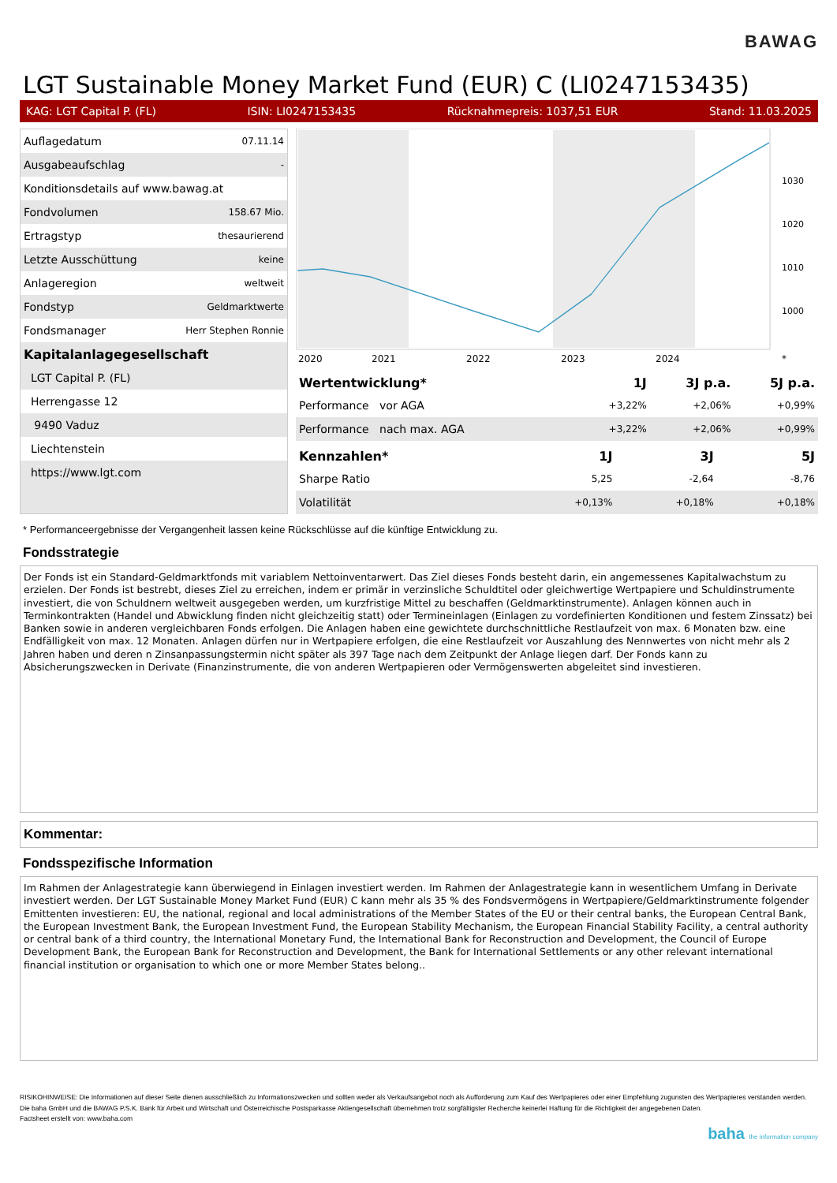BAWAG
LGT Sustainable Money Market Fund (EUR) C (LI0247153435)
KAG: LGT Capital P. (FL) ISIN: LI0247153435 Rücknahmepreis: 1037,51 EUR Stand: 11.03.2025
| Auflagedatum | 07.11.14 |
| Ausgabeaufschlag | - |
| Konditionsdetails auf www.bawag.at | |
| Fondvolumen | 158.67 Mio. |
| Ertragstyp | thesaurierend |
| Letzte Ausschüttung | keine |
| Anlageregion | weltweit |
| Fondstyp | Geldmarktwerte |
| Fondsmanager | Herr Stephen Ronnie |
| Kapitalanlagegesellschaft | |
| LGT Capital P. (FL) | |
| Herrengasse 12 | |
| 9490 Vaduz | |
| Liechtenstein | |
| https://www.lgt.com | |
1030
1020
1010
1000
2020
2021
2022
2023
2024
*
| Wertentwicklung* | 1J | 3J p.a. | 5J p.a. |
| --- | --- | --- | --- |
| Performance vor AGA | +3,22% | +2,06% | +0,99% |
| Performance nach max. AGA | +3,22% | +2,06% | +0,99% |
| Kennzahlen* | 1J | 3J | 5J |
| --- | --- | --- | --- |
| Sharpe Ratio | 5,25 | -2,64 | -8,76 |
| Volatilität | +0,13% | +0,18% | +0,18% |
* Performanceergebnisse der Vergangenheit lassen keine Rückschlüsse auf die künftige Entwicklung zu.
Fondsstrategie
Der Fonds ist ein Standard-Geldmarktfonds mit variablem Nettoinventarwert. Das Ziel dieses Fonds besteht darin, ein angemessenes Kapitalwachstum zu erzielen. Der Fonds ist bestrebt, dieses Ziel zu erreichen, indem er primär in verzinsliche Schuldtitel oder gleichwertige Wertpapiere und Schuldinstrumente investiert, die von Schuldnern weltweit ausgegeben werden, um kurzfristige Mittel zu beschaffen (Geldmarktinstrumente). Anlagen können auch in Terminkontrakten (Handel und Abwicklung finden nicht gleichzeitig statt) oder Termineinlagen (Einlagen zu vordefinierten Konditionen und festem Zinssatz) bei Banken sowie in anderen vergleichbaren Fonds erfolgen. Die Anlagen haben eine gewichtete durchschnittliche Restlaufzeit von max. 6 Monaten bzw. eine Endfälligkeit von max. 12 Monaten. Anlagen dürfen nur in Wertpapiere erfolgen, die eine Restlaufzeit vor Auszahlung des Nennwertes von nicht mehr als 2 Jahren haben und deren n Zinsanpassungstermin nicht später als 397 Tage nach dem Zeitpunkt der Anlage liegen darf. Der Fonds kann zu Absicherungszwecken in Derivate (Finanzinstrumente, die von anderen Wertpapieren oder Vermögenswerten abgeleitet sind investieren.
Kommentar:
Fondsspezifische Information
Im Rahmen der Anlagestrategie kann überwiegend in Einlagen investiert werden. Im Rahmen der Anlagestrategie kann in wesentlichem Umfang in Derivate investiert werden. Der LGT Sustainable Money Market Fund (EUR) C kann mehr als 35 % des Fondsvermögens in Wertpapiere/Geldmarktinstrumente folgender Emittenten investieren: EU, the national, regional and local administrations of the Member States of the EU or their central banks, the European Central Bank, the European Investment Bank, the European Investment Fund, the European Stability Mechanism, the European Financial Stability Facility, a central authority or central bank of a third country, the International Monetary Fund, the International Bank for Reconstruction and Development, the Council of Europe Development Bank, the European Bank for Reconstruction and Development, the Bank for International Settlements or any other relevant international financial institution or organisation to which one or more Member States belong..
RISIKOHINWEISE: Die Informationen auf dieser Seite dienen ausschließlich zu Informationszwecken und sollten weder als Verkaufsangebot noch als Aufforderung zum Kauf des Wertpapieres oder einer Empfehlung zugunsten des Wertpapieres verstanden werden. Die baha GmbH und die BAWAG P.S.K. Bank für Arbeit und Wirtschaft und Österreichische Postsparkasse Aktiengesellschaft übernehmen trotz sorgfältigster Recherche keinerlei Haftung für die Richtigkeit der angegebenen Daten.
Factsheet erstellt von: www.baha.com
baha the information company